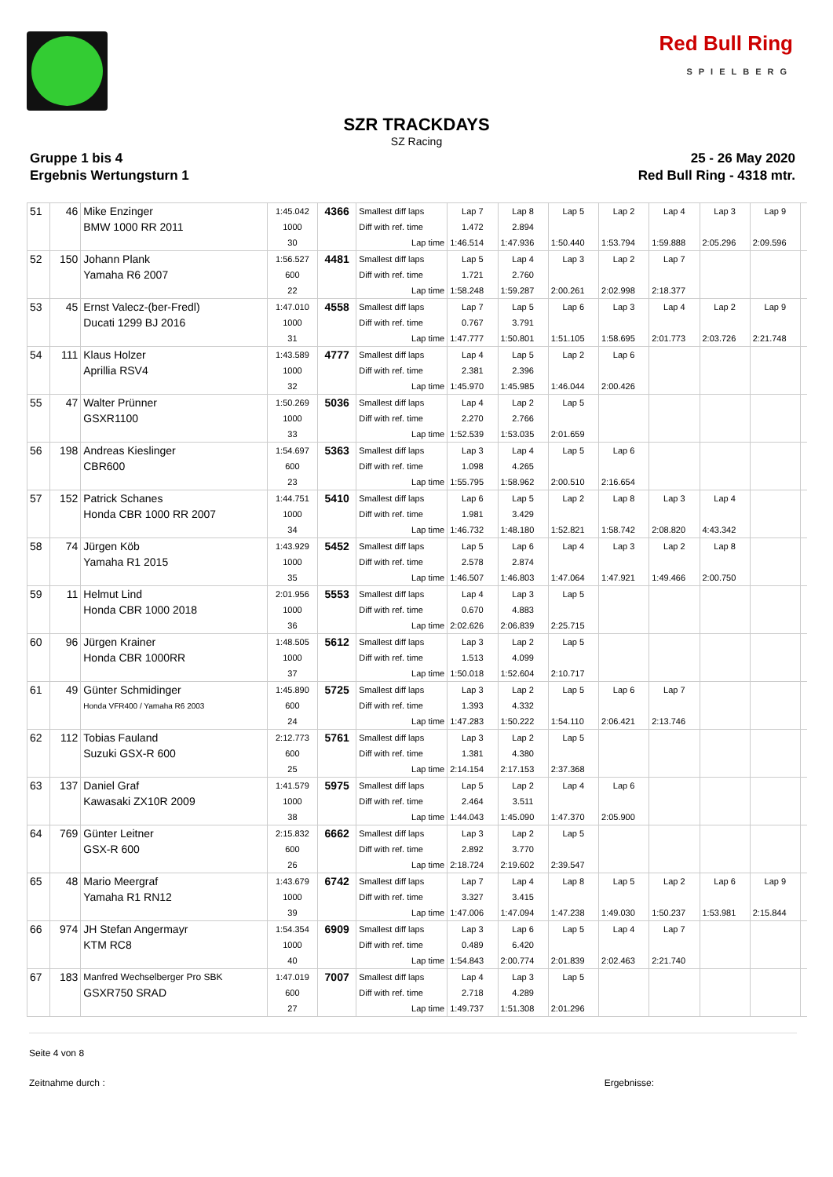Red Bull Ring
SPIELBERG
SZR TRACKDAYS
SZ Racing
Gruppe 1 bis 4 25 - 26 May 2020
Ergebnis Wertungsturn 1 Red Bull Ring - 4318 mtr.
| 51 | 46 | Mike Enzinger | 1:45.042 | 4366 | Smallest diff laps | Lap 7 | Lap 8 | Lap 5 | Lap 2 | Lap 4 | Lap 3 | Lap 9 | |
| | | BMW 1000 RR 2011 | 1000 | | Diff with ref. time | 1.472 | 2.894 | | | | | | |
| | | | 30 | | Lap time | 1:46.514 | 1:47.936 | 1:50.440 | 1:53.794 | 1:59.888 | 2:05.296 | 2:09.596 | |
| 52 | 150 | Johann Plank | 1:56.527 | 4481 | Smallest diff laps | Lap 5 | Lap 4 | Lap 3 | Lap 2 | Lap 7 | | | |
| | | Yamaha R6 2007 | 600 | | Diff with ref. time | 1.721 | 2.760 | | | | | | |
| | | | 22 | | Lap time | 1:58.248 | 1:59.287 | 2:00.261 | 2:02.998 | 2:18.377 | | | |
| 53 | 45 | Ernst Valecz-(ber-Fredl) | 1:47.010 | 4558 | Smallest diff laps | Lap 7 | Lap 5 | Lap 6 | Lap 3 | Lap 4 | Lap 2 | Lap 9 | |
| | | Ducati 1299 BJ 2016 | 1000 | | Diff with ref. time | 0.767 | 3.791 | | | | | | |
| | | | 31 | | Lap time | 1:47.777 | 1:50.801 | 1:51.105 | 1:58.695 | 2:01.773 | 2:03.726 | 2:21.748 | |
| 54 | 111 | Klaus Holzer | 1:43.589 | 4777 | Smallest diff laps | Lap 4 | Lap 5 | Lap 2 | Lap 6 | | | | |
| | | Aprillia RSV4 | 1000 | | Diff with ref. time | 2.381 | 2.396 | | | | | | |
| | | | 32 | | Lap time | 1:45.970 | 1:45.985 | 1:46.044 | 2:00.426 | | | | |
| 55 | 47 | Walter Prünner | 1:50.269 | 5036 | Smallest diff laps | Lap 4 | Lap 2 | Lap 5 | | | | | |
| | | GSXR1100 | 1000 | | Diff with ref. time | 2.270 | 2.766 | | | | | | |
| | | | 33 | | Lap time | 1:52.539 | 1:53.035 | 2:01.659 | | | | | |
| 56 | 198 | Andreas Kieslinger | 1:54.697 | 5363 | Smallest diff laps | Lap 3 | Lap 4 | Lap 5 | Lap 6 | | | | |
| | | CBR600 | 600 | | Diff with ref. time | 1.098 | 4.265 | | | | | | |
| | | | 23 | | Lap time | 1:55.795 | 1:58.962 | 2:00.510 | 2:16.654 | | | | |
| 57 | 152 | Patrick Schanes | 1:44.751 | 5410 | Smallest diff laps | Lap 6 | Lap 5 | Lap 2 | Lap 8 | Lap 3 | Lap 4 | | |
| | | Honda CBR 1000 RR 2007 | 1000 | | Diff with ref. time | 1.981 | 3.429 | | | | | | |
| | | | 34 | | Lap time | 1:46.732 | 1:48.180 | 1:52.821 | 1:58.742 | 2:08.820 | 4:43.342 | | |
| 58 | 74 | Jürgen Köb | 1:43.929 | 5452 | Smallest diff laps | Lap 5 | Lap 6 | Lap 4 | Lap 3 | Lap 2 | Lap 8 | | |
| | | Yamaha R1 2015 | 1000 | | Diff with ref. time | 2.578 | 2.874 | | | | | | |
| | | | 35 | | Lap time | 1:46.507 | 1:46.803 | 1:47.064 | 1:47.921 | 1:49.466 | 2:00.750 | | |
| 59 | 11 | Helmut Lind | 2:01.956 | 5553 | Smallest diff laps | Lap 4 | Lap 3 | Lap 5 | | | | | |
| | | Honda CBR 1000 2018 | 1000 | | Diff with ref. time | 0.670 | 4.883 | | | | | | |
| | | | 36 | | Lap time | 2:02.626 | 2:06.839 | 2:25.715 | | | | | |
| 60 | 96 | Jürgen Krainer | 1:48.505 | 5612 | Smallest diff laps | Lap 3 | Lap 2 | Lap 5 | | | | | |
| | | Honda CBR 1000RR | 1000 | | Diff with ref. time | 1.513 | 4.099 | | | | | | |
| | | | 37 | | Lap time | 1:50.018 | 1:52.604 | 2:10.717 | | | | | |
| 61 | 49 | Günter Schmidinger | 1:45.890 | 5725 | Smallest diff laps | Lap 3 | Lap 2 | Lap 5 | Lap 6 | Lap 7 | | | |
| | | Honda VFR400 / Yamaha R6 2003 | 600 | | Diff with ref. time | 1.393 | 4.332 | | | | | | |
| | | | 24 | | Lap time | 1:47.283 | 1:50.222 | 1:54.110 | 2:06.421 | 2:13.746 | | | |
| 62 | 112 | Tobias Fauland | 2:12.773 | 5761 | Smallest diff laps | Lap 3 | Lap 2 | Lap 5 | | | | | |
| | | Suzuki GSX-R 600 | 600 | | Diff with ref. time | 1.381 | 4.380 | | | | | | |
| | | | 25 | | Lap time | 2:14.154 | 2:17.153 | 2:37.368 | | | | | |
| 63 | 137 | Daniel Graf | 1:41.579 | 5975 | Smallest diff laps | Lap 5 | Lap 2 | Lap 4 | Lap 6 | | | | |
| | | Kawasaki ZX10R 2009 | 1000 | | Diff with ref. time | 2.464 | 3.511 | | | | | | |
| | | | 38 | | Lap time | 1:44.043 | 1:45.090 | 1:47.370 | 2:05.900 | | | | |
| 64 | 769 | Günter Leitner | 2:15.832 | 6662 | Smallest diff laps | Lap 3 | Lap 2 | Lap 5 | | | | | |
| | | GSX-R 600 | 600 | | Diff with ref. time | 2.892 | 3.770 | | | | | | |
| | | | 26 | | Lap time | 2:18.724 | 2:19.602 | 2:39.547 | | | | | |
| 65 | 48 | Mario Meergraf | 1:43.679 | 6742 | Smallest diff laps | Lap 7 | Lap 4 | Lap 8 | Lap 5 | Lap 2 | Lap 6 | Lap 9 | |
| | | Yamaha R1 RN12 | 1000 | | Diff with ref. time | 3.327 | 3.415 | | | | | | |
| | | | 39 | | Lap time | 1:47.006 | 1:47.094 | 1:47.238 | 1:49.030 | 1:50.237 | 1:53.981 | 2:15.844 | |
| 66 | 974 | JH Stefan Angermayr | 1:54.354 | 6909 | Smallest diff laps | Lap 3 | Lap 6 | Lap 5 | Lap 4 | Lap 7 | | | |
| | | KTM RC8 | 1000 | | Diff with ref. time | 0.489 | 6.420 | | | | | | |
| | | | 40 | | Lap time | 1:54.843 | 2:00.774 | 2:01.839 | 2:02.463 | 2:21.740 | | | |
| 67 | 183 | Manfred Wechselberger Pro SBK | 1:47.019 | 7007 | Smallest diff laps | Lap 4 | Lap 3 | Lap 5 | | | | | |
| | | GSXR750 SRAD | 600 | | Diff with ref. time | 2.718 | 4.289 | | | | | | |
| | | | 27 | | Lap time | 1:49.737 | 1:51.308 | 2:01.296 | | | | | |
Seite 4 von 8
Zeitnahme durch : Ergebnisse: